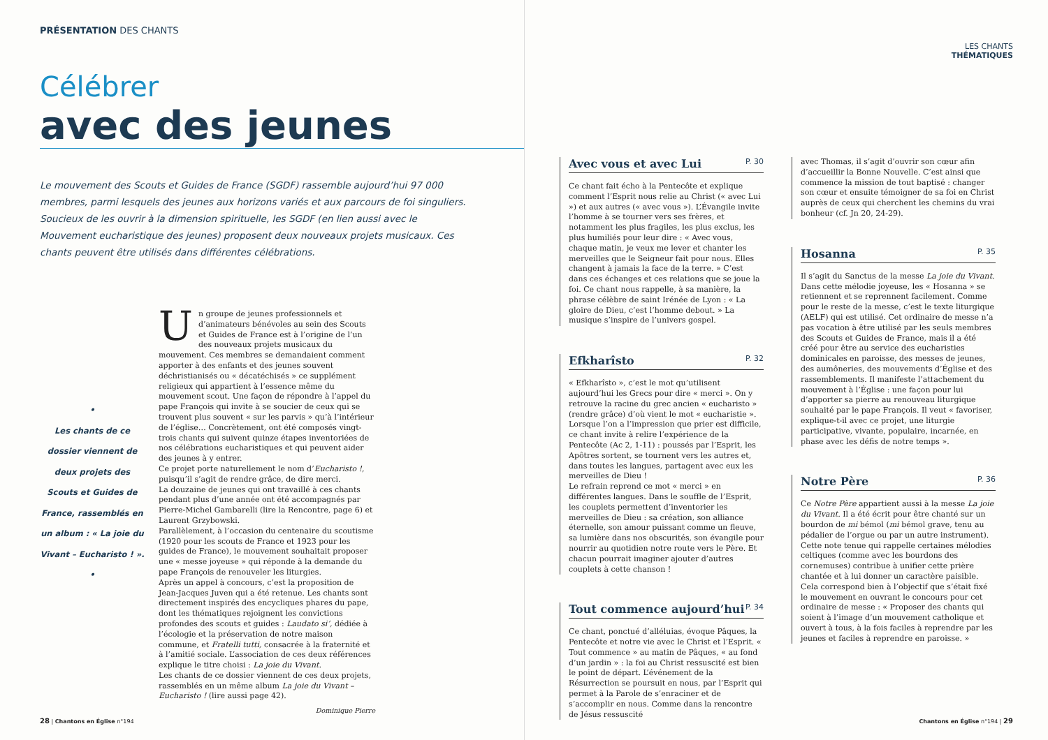PRÉSENTATION DES CHANTS
Célébrer
avec des jeunes
Le mouvement des Scouts et Guides de France (SGDF) rassemble aujourd’hui 97 000 membres, parmi lesquels des jeunes aux horizons variés et aux parcours de foi singuliers. Soucieux de les ouvrir à la dimension spirituelle, les SGDF (en lien aussi avec le Mouvement eucharistique des jeunes) proposent deux nouveaux projets musicaux. Ces chants peuvent être utilisés dans différentes célébrations.
•
Les chants de ce dossier viennent de deux projets des Scouts et Guides de France, rassemblés en un album : « La joie du Vivant – Eucharisto ! ».
•
Un groupe de jeunes professionnels et d’animateurs bénévoles au sein des Scouts et Guides de France est à l’origine de l’un des nouveaux projets musicaux du mouvement. Ces membres se demandaient comment apporter à des enfants et des jeunes souvent déchristianisés ou « décatéchisés » ce supplément religieux qui appartient à l’essence même du mouvement scout. Une façon de répondre à l’appel du pape François qui invite à se soucier de ceux qui se trouvent plus souvent « sur les parvis » qu’à l’intérieur de l’église… Concrètement, ont été composés vingt-trois chants qui suivent quinze étapes inventoriées de nos célébrations eucharistiques et qui peuvent aider des jeunes à y entrer.
Ce projet porte naturellement le nom d’Eucharisto !, puisqu’il s’agit de rendre grâce, de dire merci.
La douzaine de jeunes qui ont travaillé à ces chants pendant plus d’une année ont été accompagnés par Pierre-Michel Gambarelli (lire la Rencontre, page 6) et Laurent Grzybowski.
Parallèlement, à l’occasion du centenaire du scoutisme (1920 pour les scouts de France et 1923 pour les guides de France), le mouvement souhaitait proposer une « messe joyeuse » qui réponde à la demande du pape François de renouveler les liturgies.
Après un appel à concours, c’est la proposition de Jean-Jacques Juven qui a été retenue. Les chants sont directement inspirés des encycliques phares du pape, dont les thématiques rejoignent les convictions profondes des scouts et guides : Laudato si’, dédiée à l’écologie et la préservation de notre maison commune, et Fratelli tutti, consacrée à la fraternité et à l’amitié sociale. L’association de ces deux références explique le titre choisi : La joie du Vivant.
Les chants de ce dossier viennent de ces deux projets, rassemblés en un même album La joie du Vivant – Eucharisto ! (lire aussi page 42).
Dominique Pierre
28 | Chantons en Église n°194
LES CHANTS THÉMATIQUES
Avec vous et avec Lui P. 30
Ce chant fait écho à la Pentecôte et explique comment l’Esprit nous relie au Christ (« avec Lui ») et aux autres (« avec vous »). L’Évangile invite l’homme à se tourner vers ses frères, et notamment les plus fragiles, les plus exclus, les plus humiliés pour leur dire : « Avec vous, chaque matin, je veux me lever et chanter les merveilles que le Seigneur fait pour nous. Elles changent à jamais la face de la terre. » C’est dans ces échanges et ces relations que se joue la foi. Ce chant nous rappelle, à sa manière, la phrase célèbre de saint Irénée de Lyon : « La gloire de Dieu, c’est l’homme debout. » La musique s’inspire de l’univers gospel.
Efkharîsto P. 32
« Efkharîsto », c’est le mot qu’utilisent aujourd’hui les Grecs pour dire « merci ». On y retrouve la racine du grec ancien « eucharisto » (rendre grâce) d’où vient le mot « eucharistie ». Lorsque l’on a l’impression que prier est difficile, ce chant invite à relire l’expérience de la Pentecôte (Ac 2, 1-11) : poussés par l’Esprit, les Apôtres sortent, se tournent vers les autres et, dans toutes les langues, partagent avec eux les merveilles de Dieu !
Le refrain reprend ce mot « merci » en différentes langues. Dans le souffle de l’Esprit, les couplets permettent d’inventorier les merveilles de Dieu : sa création, son alliance éternelle, son amour puissant comme un fleuve, sa lumière dans nos obscurités, son évangile pour nourrir au quotidien notre route vers le Père. Et chacun pourrait imaginer ajouter d’autres couplets à cette chanson !
Tout commence aujourd’hui P. 34
Ce chant, ponctué d’alléluias, évoque Pâques, la Pentecôte et notre vie avec le Christ et l’Esprit. « Tout commence » au matin de Pâques, « au fond d’un jardin » : la foi au Christ ressuscité est bien le point de départ. L’événement de la Résurrection se poursuit en nous, par l’Esprit qui permet à la Parole de s’enraciner et de s’accomplir en nous. Comme dans la rencontre de Jésus ressuscité
avec Thomas, il s’agit d’ouvrir son cœur afin d’accueillir la Bonne Nouvelle. C’est ainsi que commence la mission de tout baptisé : changer son cœur et ensuite témoigner de sa foi en Christ auprès de ceux qui cherchent les chemins du vrai bonheur (cf. Jn 20, 24-29).
Hosanna P. 35
Il s’agit du Sanctus de la messe La joie du Vivant. Dans cette mélodie joyeuse, les « Hosanna » se retiennent et se reprennent facilement. Comme pour le reste de la messe, c’est le texte liturgique (AELF) qui est utilisé. Cet ordinaire de messe n’a pas vocation à être utilisé par les seuls membres des Scouts et Guides de France, mais il a été créé pour être au service des eucharisties dominicales en paroisse, des messes de jeunes, des aumôneries, des mouvements d’Église et des rassemblements. Il manifeste l’attachement du mouvement à l’Église : une façon pour lui d’apporter sa pierre au renouveau liturgique souhaité par le pape François. Il veut « favoriser, explique-t-il avec ce projet, une liturgie participative, vivante, populaire, incarnée, en phase avec les défis de notre temps ».
Notre Père P. 36
Ce Notre Père appartient aussi à la messe La joie du Vivant. Il a été écrit pour être chanté sur un bourdon de mi bémol (mi bémol grave, tenu au pédalier de l’orgue ou par un autre instrument). Cette note tenue qui rappelle certaines mélodies celtiques (comme avec les bourdons des cornemuses) contribue à unifier cette prière chantée et à lui donner un caractère paisible. Cela correspond bien à l’objectif que s’était fixé le mouvement en ouvrant le concours pour cet ordinaire de messe : « Proposer des chants qui soient à l’image d’un mouvement catholique et ouvert à tous, à la fois faciles à reprendre par les jeunes et faciles à reprendre en paroisse. »
Chantons en Église n°194 | 29